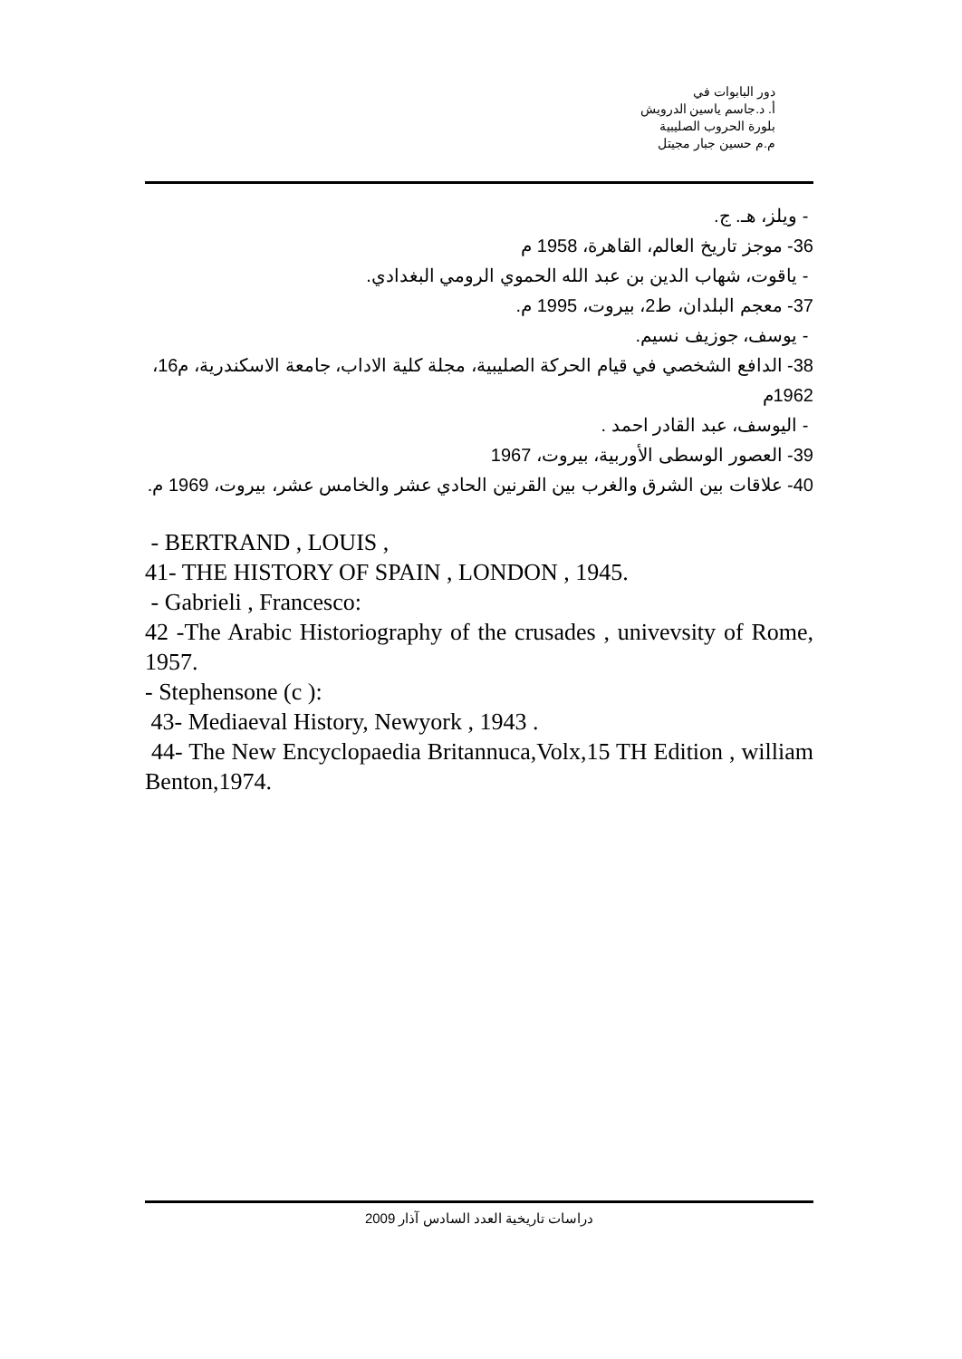دور البابوات في
أ. د.جاسم ياسين الدرويش
بلورة الحروب الصليبية
م.م حسين جبار مجيتل
- ويلز، هـ. ج.
36- موجز تاريخ العالم، القاهرة، 1958 م
- ياقوت، شهاب الدين بن عبد الله الحموي الرومي البغدادي.
37- معجم البلدان، ط2، بيروت، 1995 م.
- يوسف، جوزيف نسيم.
38- الدافع الشخصي في قيام الحركة الصليبية، مجلة كلية الاداب، جامعة الاسكندرية، م16، 1962م
- اليوسف، عبد القادر احمد .
39- العصور الوسطى الأوربية، بيروت، 1967
40- علاقات بين الشرق والغرب بين القرنين الحادي عشر والخامس عشر، بيروت، 1969 م.
- BERTRAND , LOUIS ,
41- THE HISTORY OF SPAIN , LONDON , 1945.
- Gabrieli , Francesco:
42 -The Arabic Historiography of the crusades , univevsity of Rome, 1957.
- Stephensone (c ):
43- Mediaeval History, Newyork , 1943 .
44- The New Encyclopaedia Britannuca,Volx,15 TH Edition , william Benton,1974.
دراسات تاريخية العدد السادس آذار 2009